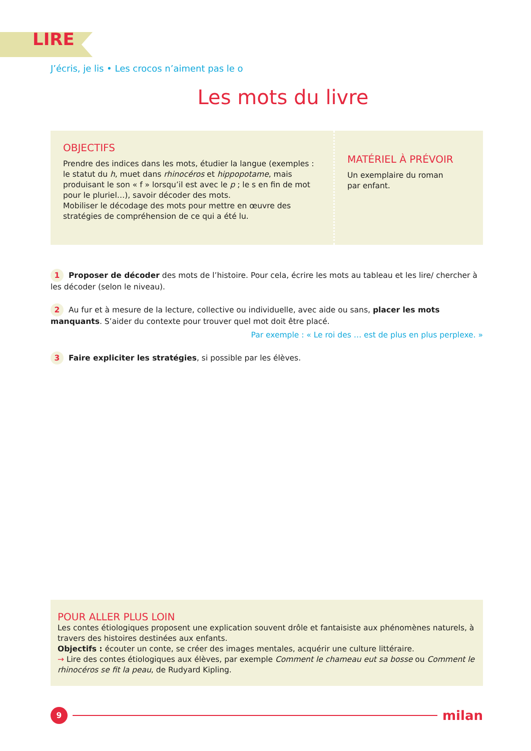LIRE
J’écris, je lis • Les crocos n’aiment pas le o
Les mots du livre
OBJECTIFS
Prendre des indices dans les mots, étudier la langue (exemples : le statut du h, muet dans rhinocéros et hippopotame, mais produisant le son « f » lorsqu’il est avec le p ; le s en fin de mot pour le pluriel…), savoir décoder des mots.
Mobiliser le décodage des mots pour mettre en œuvre des stratégies de compréhension de ce qui a été lu.
MATÉRIEL À PRÉVOIR
Un exemplaire du roman
par enfant.
1 Proposer de décoder des mots de l’histoire. Pour cela, écrire les mots au tableau et les lire/ chercher à les décoder (selon le niveau).
2 Au fur et à mesure de la lecture, collective ou individuelle, avec aide ou sans, placer les mots manquants. S’aider du contexte pour trouver quel mot doit être placé.
Par exemple : « Le roi des … est de plus en plus perplexe. »
3 Faire expliciter les stratégies, si possible par les élèves.
POUR ALLER PLUS LOIN
Les contes étiologiques proposent une explication souvent drôle et fantaisiste aux phénomènes naturels, à travers des histoires destinées aux enfants.
Objectifs : écouter un conte, se créer des images mentales, acquérir une culture littéraire.
→ Lire des contes étiologiques aux élèves, par exemple Comment le chameau eut sa bosse ou Comment le rhinocéros se fit la peau, de Rudyard Kipling.
9
milan